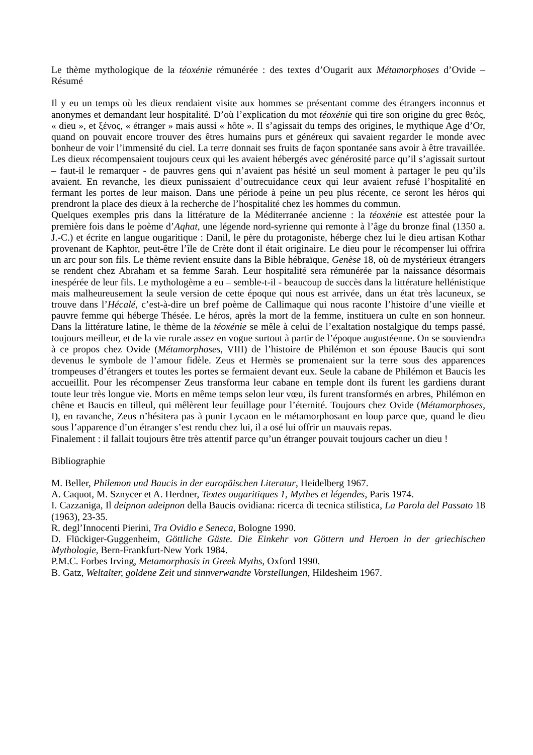Le thème mythologique de la téoxénie rémunérée : des textes d’Ougarit aux Métamorphoses d’Ovide – Résumé
Il y eu un temps où les dieux rendaient visite aux hommes se présentant comme des étrangers inconnus et anonymes et demandant leur hospitalité. D’où l’explication du mot téoxénie qui tire son origine du grec θεός, « dieu », et ξένος, « étranger » mais aussi « hôte ». Il s’agissait du temps des origines, le mythique Age d’Or, quand on pouvait encore trouver des êtres humains purs et généreux qui savaient regarder le monde avec bonheur de voir l’immensité du ciel. La terre donnait ses fruits de façon spontanée sans avoir à être travaillée. Les dieux récompensaient toujours ceux qui les avaient hébergés avec générosité parce qu’il s’agissait surtout – faut-il le remarquer - de pauvres gens qui n’avaient pas hésité un seul moment à partager le peu qu’ils avaient. En revanche, les dieux punissaient d’outrecuidance ceux qui leur avaient refusé l’hospitalité en fermant les portes de leur maison. Dans une période à peine un peu plus récente, ce seront les héros qui prendront la place des dieux à la recherche de l’hospitalité chez les hommes du commun.
Quelques exemples pris dans la littérature de la Méditerranée ancienne : la téoxénie est attestée pour la première fois dans le poème d’Aqhat, une légende nord-syrienne qui remonte à l’âge du bronze final (1350 a. J.-C.) et écrite en langue ougaritique : Danil, le père du protagoniste, héberge chez lui le dieu artisan Kothar provenant de Kaphtor, peut-être l’île de Crète dont il était originaire. Le dieu pour le récompenser lui offrira un arc pour son fils. Le thème revient ensuite dans la Bible hébraïque, Genèse 18, où de mystérieux étrangers se rendent chez Abraham et sa femme Sarah. Leur hospitalité sera rémunérée par la naissance désormais inespérée de leur fils. Le mythologème a eu – semble-t-il - beaucoup de succès dans la littérature hellénistique mais malheureusement la seule version de cette époque qui nous est arrivée, dans un état très lacuneux, se trouve dans l’Hécalé, c’est-à-dire un bref poème de Callimaque qui nous raconte l’histoire d’une vieille et pauvre femme qui héberge Thésée. Le héros, après la mort de la femme, instituera un culte en son honneur. Dans la littérature latine, le thème de la téoxénie se mêle à celui de l’exaltation nostalgique du temps passé, toujours meilleur, et de la vie rurale assez en vogue surtout à partir de l’époque augustéenne. On se souviendra à ce propos chez Ovide (Métamorphoses, VIII) de l’histoire de Philémon et son épouse Baucis qui sont devenus le symbole de l’amour fidèle. Zeus et Hermès se promenaient sur la terre sous des apparences trompeuses d’étrangers et toutes les portes se fermaient devant eux. Seule la cabane de Philémon et Baucis les accueillit. Pour les récompenser Zeus transforma leur cabane en temple dont ils furent les gardiens durant toute leur très longue vie. Morts en même temps selon leur vœu, ils furent transformés en arbres, Philémon en chêne et Baucis en tilleul, qui mêlèrent leur feuillage pour l’éternité. Toujours chez Ovide (Métamorphoses, I), en ravanche, Zeus n’hésitera pas à punir Lycaon en le métamorphosant en loup parce que, quand le dieu sous l’apparence d’un étranger s’est rendu chez lui, il a osé lui offrir un mauvais repas.
Finalement : il fallait toujours être très attentif parce qu’un étranger pouvait toujours cacher un dieu !
Bibliographie
M. Beller, Philemon und Baucis in der europäischen Literatur, Heidelberg 1967.
A. Caquot, M. Sznycer et A. Herdner, Textes ougaritiques 1, Mythes et légendes, Paris 1974.
I. Cazzaniga, Il deipnon adeipnon della Baucis ovidiana: ricerca di tecnica stilistica, La Parola del Passato 18 (1963), 23-35.
R. degl’Innocenti Pierini, Tra Ovidio e Seneca, Bologne 1990.
D. Flückiger-Guggenheim, Göttliche Gäste. Die Einkehr von Göttern und Heroen in der griechischen Mythologie, Bern-Frankfurt-New York 1984.
P.M.C. Forbes Irving, Metamorphosis in Greek Myths, Oxford 1990.
B. Gatz, Weltalter, goldene Zeit und sinnverwandte Vorstellungen, Hildesheim 1967.